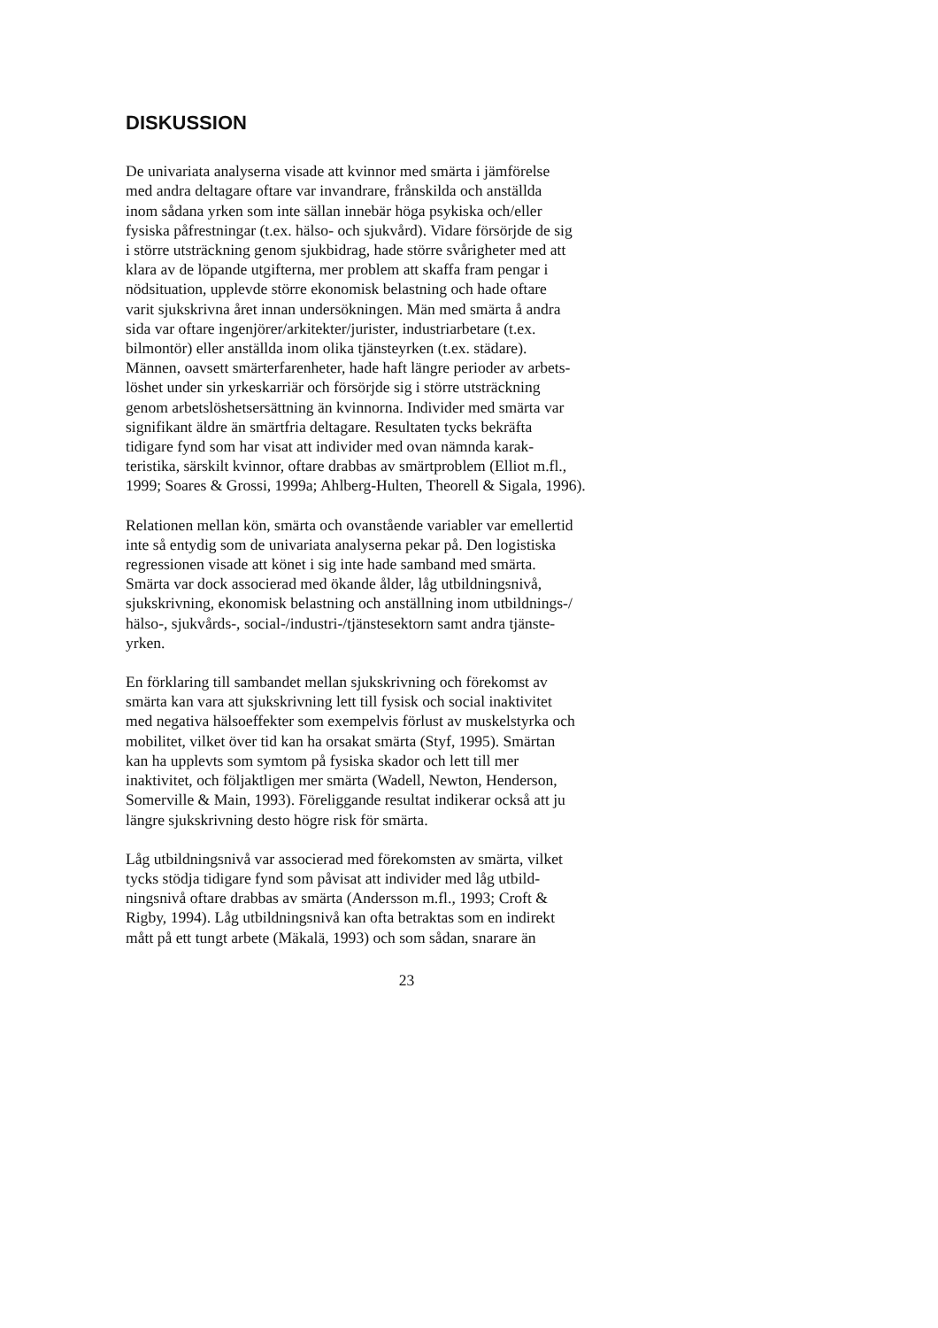DISKUSSION
De univariata analyserna visade att kvinnor med smärta i jämförelse med andra deltagare oftare var invandrare, frånskilda och anställda inom sådana yrken som inte sällan innebär höga psykiska och/eller fysiska påfrestningar (t.ex. hälso- och sjukvård). Vidare försörjde de sig i större utsträckning genom sjukbidrag, hade större svårigheter med att klara av de löpande utgifterna, mer problem att skaffa fram pengar i nödsituation, upplevde större ekonomisk belastning och hade oftare varit sjukskrivna året innan undersökningen. Män med smärta å andra sida var oftare ingenjörer/arkitekter/jurister, industriarbetare (t.ex. bilmontör) eller anställda inom olika tjänsteyrken (t.ex. städare). Männen, oavsett smärterfarenheter, hade haft längre perioder av arbets- löshet under sin yrkeskarriär och försörjde sig i större utsträckning genom arbetslöshetsersättning än kvinnorna. Individer med smärta var signifikant äldre än smärtfria deltagare. Resultaten tycks bekräfta tidigare fynd som har visat att individer med ovan nämnda karak- teristika, särskilt kvinnor, oftare drabbas av smärtproblem (Elliot m.fl., 1999; Soares & Grossi, 1999a; Ahlberg-Hulten, Theorell & Sigala, 1996).
Relationen mellan kön, smärta och ovanstående variabler var emellertid inte så entydig som de univariata analyserna pekar på. Den logistiska regressionen visade att könet i sig inte hade samband med smärta. Smärta var dock associerad med ökande ålder, låg utbildningsnivå, sjukskrivning, ekonomisk belastning och anställning inom utbildnings-/ hälso-, sjukvårds-, social-/industri-/tjänstesektorn samt andra tjänste- yrken.
En förklaring till sambandet mellan sjukskrivning och förekomst av smärta kan vara att sjukskrivning lett till fysisk och social inaktivitet med negativa hälsoeffekter som exempelvis förlust av muskelstyrka och mobilitet, vilket över tid kan ha orsakat smärta (Styf, 1995). Smärtan kan ha upplevts som symtom på fysiska skador och lett till mer inaktivitet, och följaktligen mer smärta (Wadell, Newton, Henderson, Somerville & Main, 1993). Föreliggande resultat indikerar också att ju längre sjukskrivning desto högre risk för smärta.
Låg utbildningsnivå var associerad med förekomsten av smärta, vilket tycks stödja tidigare fynd som påvisat att individer med låg utbild- ningsnivå oftare drabbas av smärta (Andersson m.fl., 1993; Croft & Rigby, 1994). Låg utbildningsnivå kan ofta betraktas som en indirekt mått på ett tungt arbete (Mäkalä, 1993) och som sådan, snarare än
23